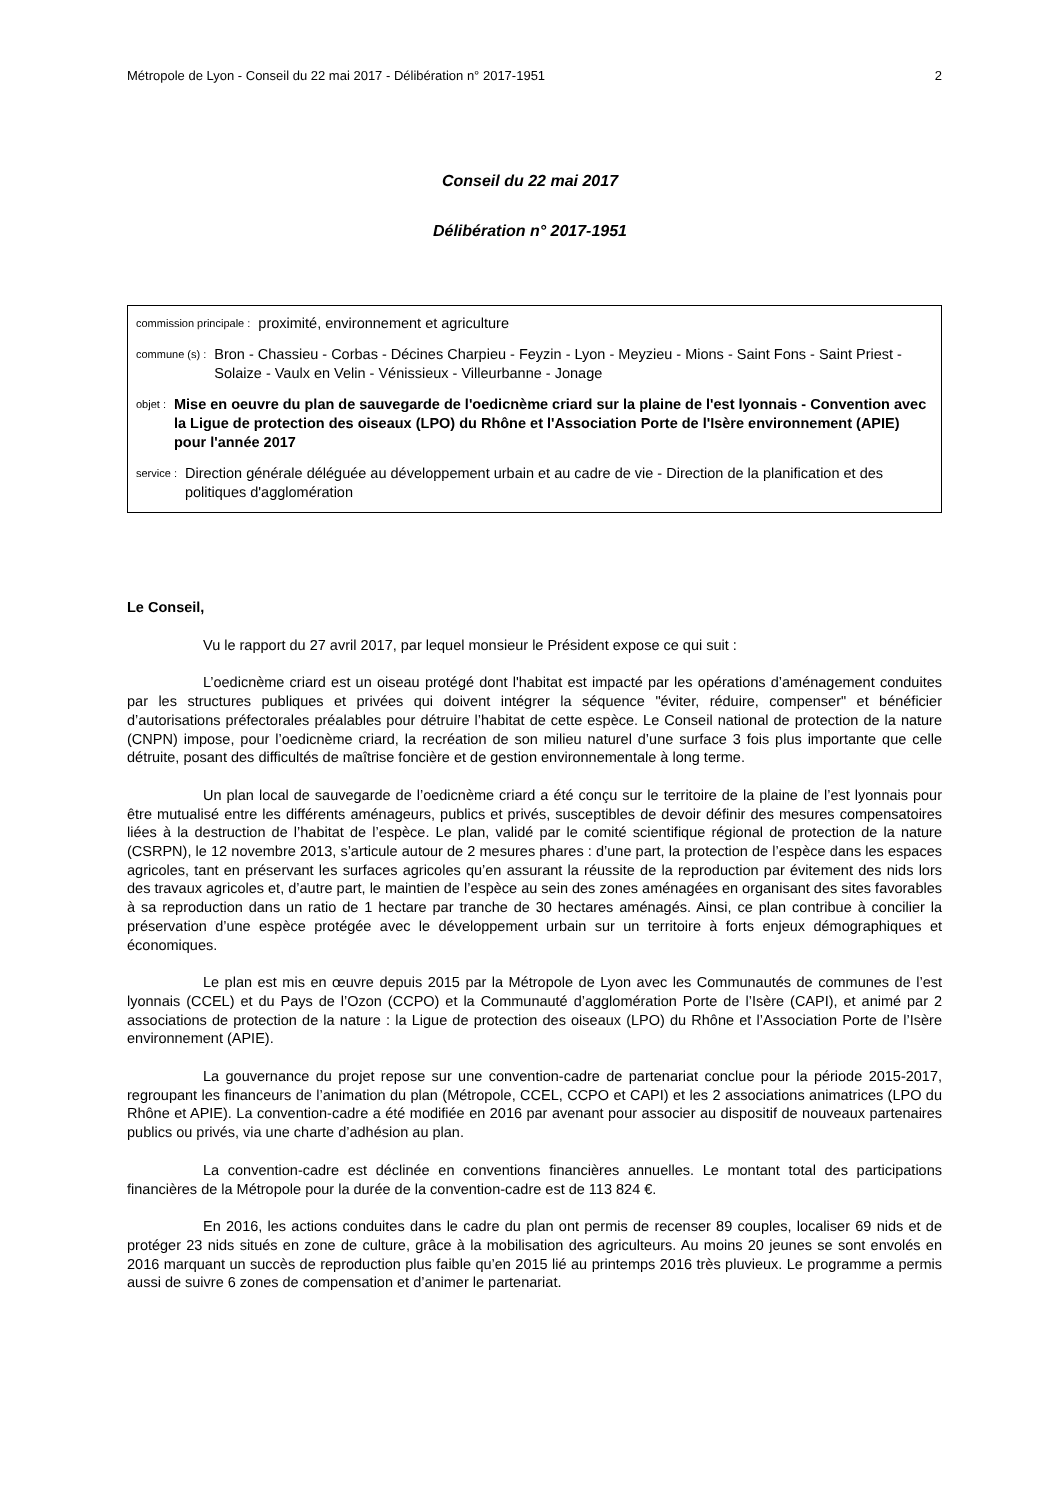Métropole de Lyon - Conseil du 22 mai 2017 - Délibération n° 2017-1951 2
Conseil du 22 mai 2017
Délibération n° 2017-1951
commission principale : proximité, environnement et agriculture
commune (s) : Bron - Chassieu - Corbas - Décines Charpieu - Feyzin - Lyon - Meyzieu - Mions - Saint Fons - Saint Priest - Solaize - Vaulx en Velin - Vénissieux - Villeurbanne - Jonage
objet : Mise en oeuvre du plan de sauvegarde de l'oedicnème criard sur la plaine de l'est lyonnais - Convention avec la Ligue de protection des oiseaux (LPO) du Rhône et l'Association Porte de l'Isère environnement (APIE) pour l'année 2017
service : Direction générale déléguée au développement urbain et au cadre de vie - Direction de la planification et des politiques d'agglomération
Le Conseil,
Vu le rapport du 27 avril 2017, par lequel monsieur le Président expose ce qui suit :
L’oedicnème criard est un oiseau protégé dont l'habitat est impacté par les opérations d’aménagement conduites par les structures publiques et privées qui doivent intégrer la séquence "éviter, réduire, compenser" et bénéficier d’autorisations préfectorales préalables pour détruire l’habitat de cette espèce. Le Conseil national de protection de la nature (CNPN) impose, pour l’oedicnème criard, la recréation de son milieu naturel d’une surface 3 fois plus importante que celle détruite, posant des difficultés de maîtrise foncière et de gestion environnementale à long terme.
Un plan local de sauvegarde de l’oedicnème criard a été conçu sur le territoire de la plaine de l’est lyonnais pour être mutualisé entre les différents aménageurs, publics et privés, susceptibles de devoir définir des mesures compensatoires liées à la destruction de l’habitat de l’espèce. Le plan, validé par le comité scientifique régional de protection de la nature (CSRPN), le 12 novembre 2013, s’articule autour de 2 mesures phares : d’une part, la protection de l’espèce dans les espaces agricoles, tant en préservant les surfaces agricoles qu’en assurant la réussite de la reproduction par évitement des nids lors des travaux agricoles et, d’autre part, le maintien de l’espèce au sein des zones aménagées en organisant des sites favorables à sa reproduction dans un ratio de 1 hectare par tranche de 30 hectares aménagés. Ainsi, ce plan contribue à concilier la préservation d’une espèce protégée avec le développement urbain sur un territoire à forts enjeux démographiques et économiques.
Le plan est mis en œuvre depuis 2015 par la Métropole de Lyon avec les Communautés de communes de l’est lyonnais (CCEL) et du Pays de l’Ozon (CCPO) et la Communauté d’agglomération Porte de l’Isère (CAPI), et animé par 2 associations de protection de la nature : la Ligue de protection des oiseaux (LPO) du Rhône et l’Association Porte de l’Isère environnement (APIE).
La gouvernance du projet repose sur une convention-cadre de partenariat conclue pour la période 2015-2017, regroupant les financeurs de l’animation du plan (Métropole, CCEL, CCPO et CAPI) et les 2 associations animatrices (LPO du Rhône et APIE). La convention-cadre a été modifiée en 2016 par avenant pour associer au dispositif de nouveaux partenaires publics ou privés, via une charte d’adhésion au plan.
La convention-cadre est déclinée en conventions financières annuelles. Le montant total des participations financières de la Métropole pour la durée de la convention-cadre est de 113 824 €.
En 2016, les actions conduites dans le cadre du plan ont permis de recenser 89 couples, localiser 69 nids et de protéger 23 nids situés en zone de culture, grâce à la mobilisation des agriculteurs. Au moins 20 jeunes se sont envolés en 2016 marquant un succès de reproduction plus faible qu’en 2015 lié au printemps 2016 très pluvieux. Le programme a permis aussi de suivre 6 zones de compensation et d’animer le partenariat.